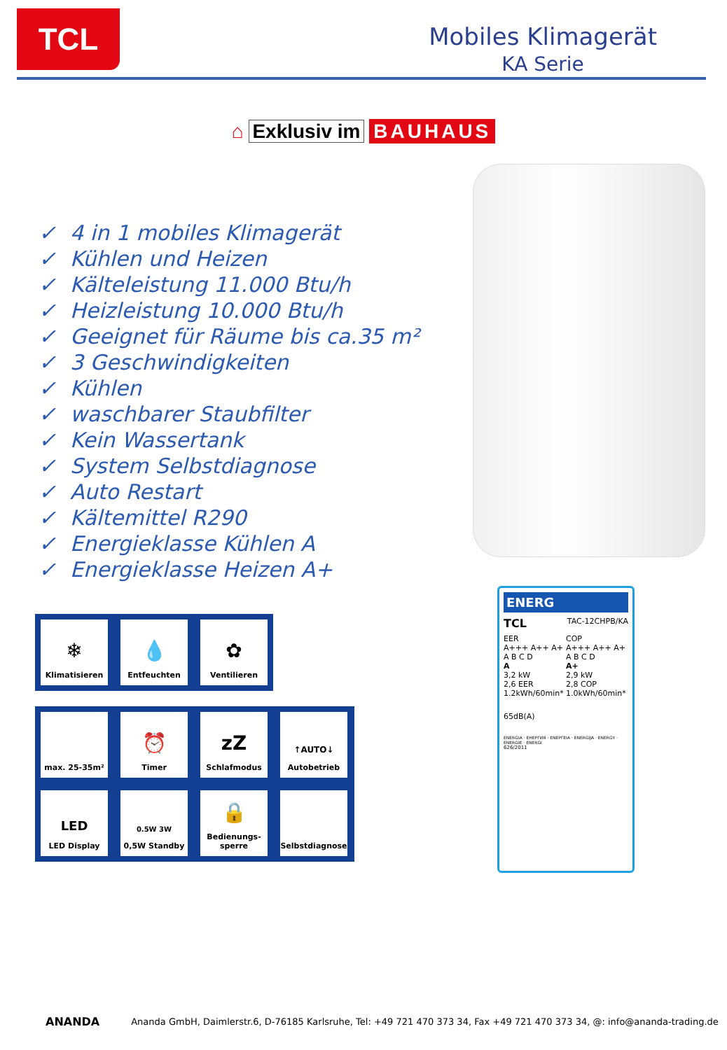TCL
Mobiles Klimagerät
KA Serie
⌂ Exklusiv im BAUHAUS
✓ 4 in 1 mobiles Klimagerät
✓ Kühlen und Heizen
✓ Kälteleistung 11.000 Btu/h
✓ Heizleistung 10.000 Btu/h
✓ Geeignet für Räume bis ca.35 m²
✓ 3 Geschwindigkeiten
✓ Kühlen
✓ waschbarer Staubfilter
✓ Kein Wassertank
✓ System Selbstdiagnose
✓ Auto Restart
✓ Kältemittel R290
✓ Energieklasse Kühlen A
✓ Energieklasse Heizen A+
❄
Klimatisieren
💧
Entfeuchten
✿
Ventilieren
max. 25-35m²
⏰
Timer
zZ
Schlafmodus
↑AUTO↓
Autobetrieb
LED
LED Display
0.5W 3W
0,5W Standby
🔒
Bedienungs-
sperre
Selbstdiagnose
ENERG
TCL TAC-12CHPB/KA
EER
A+++ A++ A+ A B C D
A
3,2 kW
2,6 EER
1.2kWh/60min*
COP
A+++ A++ A+ A B C D
A+
2,9 kW
2,8 COP
1.0kWh/60min*
65dB(A)
ENERGIA · ЕНЕРГИЯ · ΕΝΕΡΓΕΙΑ · ENERGIJA · ENERGY · ENERGIE · ENERGI
626/2011
ANANDA Ananda GmbH, Daimlerstr.6, D-76185 Karlsruhe, Tel: +49 721 470 373 34, Fax +49 721 470 373 34, @: info@ananda-trading.de